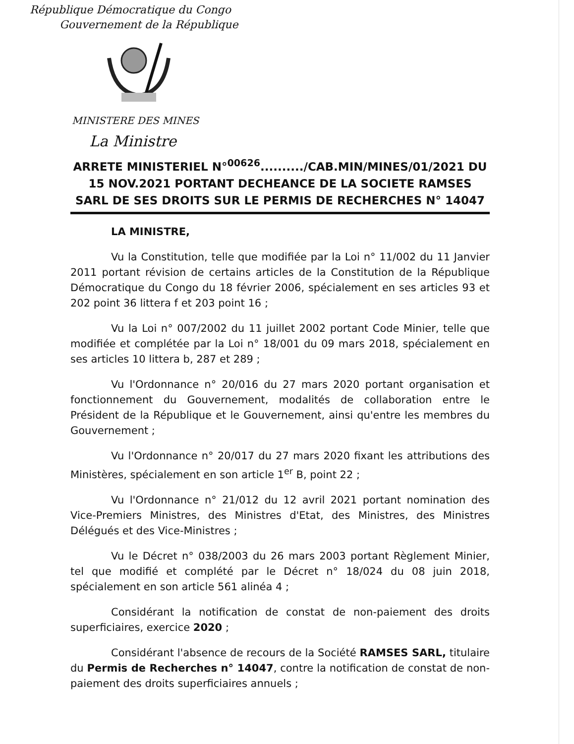République Démocratique du Congo
Gouvernement de la République
MINISTERE DES MINES
La Ministre
ARRETE MINISTERIEL N°<sup>00626</sup>........../CAB.MIN/MINES/01/2021 DU 15 NOV.2021 PORTANT DECHEANCE DE LA SOCIETE RAMSES SARL DE SES DROITS SUR LE PERMIS DE RECHERCHES N° 14047
LA MINISTRE,
Vu la Constitution, telle que modifiée par la Loi n° 11/002 du 11 Janvier 2011 portant révision de certains articles de la Constitution de la République Démocratique du Congo du 18 février 2006, spécialement en ses articles 93 et 202 point 36 littera f et 203 point 16 ;
Vu la Loi n° 007/2002 du 11 juillet 2002 portant Code Minier, telle que modifiée et complétée par la Loi n° 18/001 du 09 mars 2018, spécialement en ses articles 10 littera b, 287 et 289 ;
Vu l'Ordonnance n° 20/016 du 27 mars 2020 portant organisation et fonctionnement du Gouvernement, modalités de collaboration entre le Président de la République et le Gouvernement, ainsi qu'entre les membres du Gouvernement ;
Vu l'Ordonnance n° 20/017 du 27 mars 2020 fixant les attributions des Ministères, spécialement en son article 1<sup>er</sup> B, point 22 ;
Vu l'Ordonnance n° 21/012 du 12 avril 2021 portant nomination des Vice-Premiers Ministres, des Ministres d'Etat, des Ministres, des Ministres Délégués et des Vice-Ministres ;
Vu le Décret n° 038/2003 du 26 mars 2003 portant Règlement Minier, tel que modifié et complété par le Décret n° 18/024 du 08 juin 2018, spécialement en son article 561 alinéa 4 ;
Considérant la notification de constat de non-paiement des droits superficiaires, exercice 2020 ;
Considérant l'absence de recours de la Société RAMSES SARL, titulaire du Permis de Recherches n° 14047, contre la notification de constat de non-paiement des droits superficiaires annuels ;